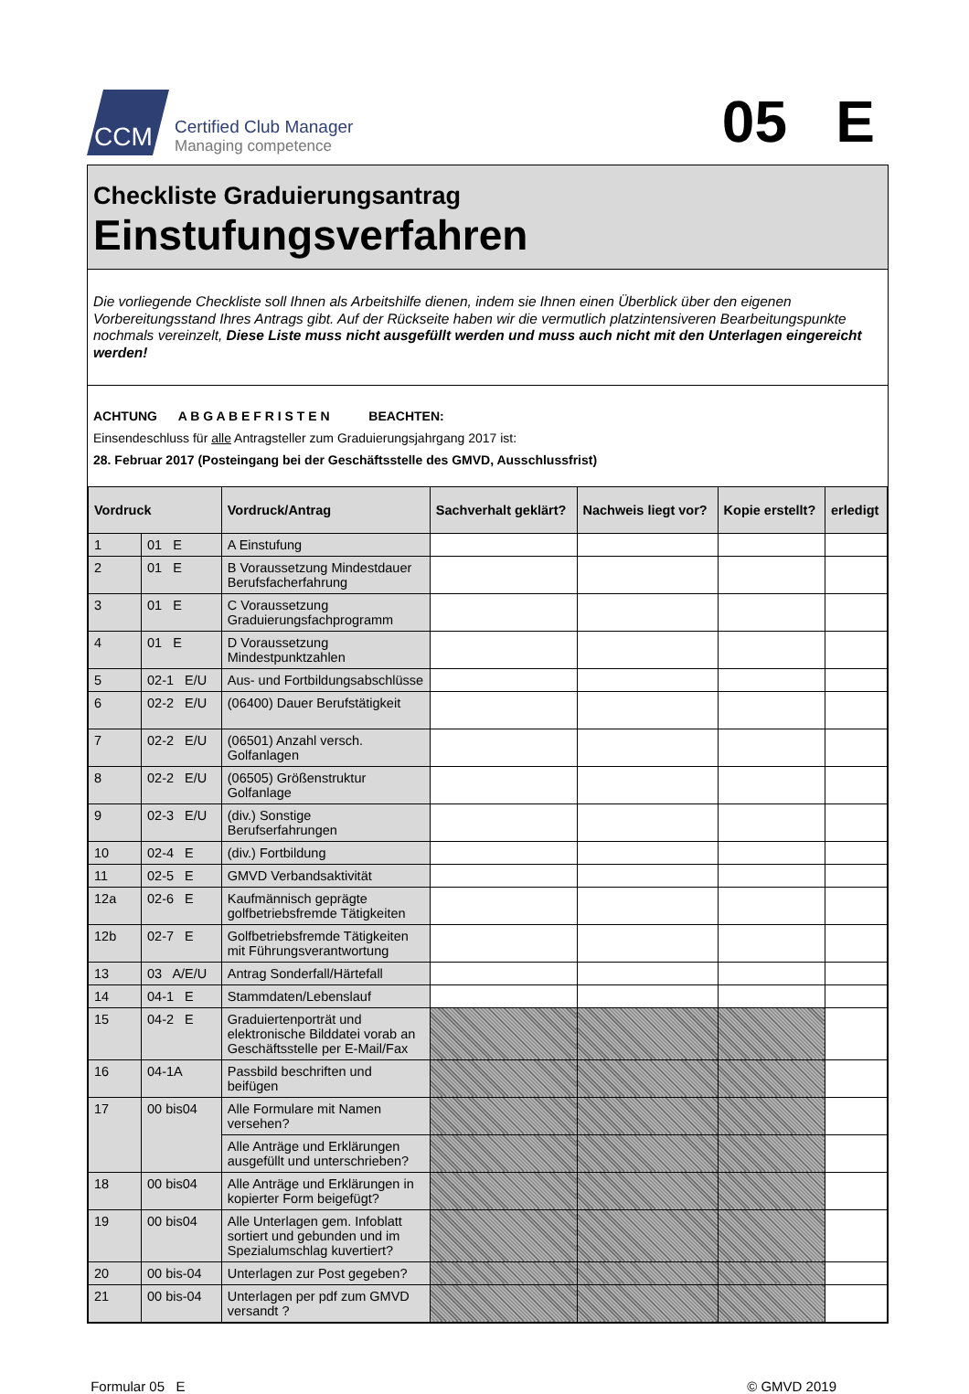CCM
Certified Club Manager
Managing competence
05 E
Checkliste Graduierungsantrag
Einstufungsverfahren
Die vorliegende Checkliste soll Ihnen als Arbeitshilfe dienen, indem sie Ihnen einen Überblick über den eigenen Vorbereitungsstand Ihres Antrags gibt. Auf der Rückseite haben wir die vermutlich platzintensiveren Bearbeitungspunkte nochmals vereinzelt, Diese Liste muss nicht ausgefüllt werden und muss auch nicht mit den Unterlagen eingereicht werden!
ACHTUNG A B G A B E F R I S T E N BEACHTEN:
Einsendeschluss für alle Antragsteller zum Graduierungsjahrgang 2017 ist:
28. Februar 2017 (Posteingang bei der Geschäftsstelle des GMVD, Ausschlussfrist)
| Vordruck | | Vordruck/Antrag | Sachverhalt geklärt? | Nachweis liegt vor? | Kopie erstellt? | erledigt |
| --- | --- | --- | --- | --- | --- | --- |
| 1 | 01 E | A Einstufung | | | | |
| 2 | 01 E | B Voraussetzung Mindestdauer Berufsfacherfahrung | | | | |
| 3 | 01 E | C Voraussetzung Graduierungsfachprogramm | | | | |
| 4 | 01 E | D Voraussetzung Mindestpunktzahlen | | | | |
| 5 | 02-1 E/U | Aus- und Fortbildungsabschlüsse | | | | |
| 6 | 02-2 E/U | (06400) Dauer Berufstätigkeit | | | | |
| 7 | 02-2 E/U | (06501) Anzahl versch. Golfanlagen | | | | |
| 8 | 02-2 E/U | (06505) Größenstruktur Golfanlage | | | | |
| 9 | 02-3 E/U | (div.) Sonstige Berufserfahrungen | | | | |
| 10 | 02-4 E | (div.) Fortbildung | | | | |
| 11 | 02-5 E | GMVD Verbandsaktivität | | | | |
| 12a | 02-6 E | Kaufmännisch geprägte golfbetriebsfremde Tätigkeiten | | | | |
| 12b | 02-7 E | Golfbetriebsfremde Tätigkeiten mit Führungsverantwortung | | | | |
| 13 | 03 A/E/U | Antrag Sonderfall/Härtefall | | | | |
| 14 | 04-1 E | Stammdaten/Lebenslauf | | | | |
| 15 | 04-2 E | Graduiertenporträt und elektronische Bilddatei vorab an Geschäftsstelle per E-Mail/Fax | | | | |
| 16 | 04-1A | Passbild beschriften und beifügen | | | | |
| 17 | 00 bis04 | Alle Formulare mit Namen versehen? | | | | |
| | | Alle Anträge und Erklärungen ausgefüllt und unterschrieben? | | | | |
| 18 | 00 bis04 | Alle Anträge und Erklärungen in kopierter Form beigefügt? | | | | |
| 19 | 00 bis04 | Alle Unterlagen gem. Infoblatt sortiert und gebunden und im Spezialumschlag kuvertiert? | | | | |
| 20 | 00 bis-04 | Unterlagen zur Post gegeben? | | | | |
| 21 | 00 bis-04 | Unterlagen per pdf zum GMVD versandt ? | | | | |
Formular 05 E © GMVD 2019